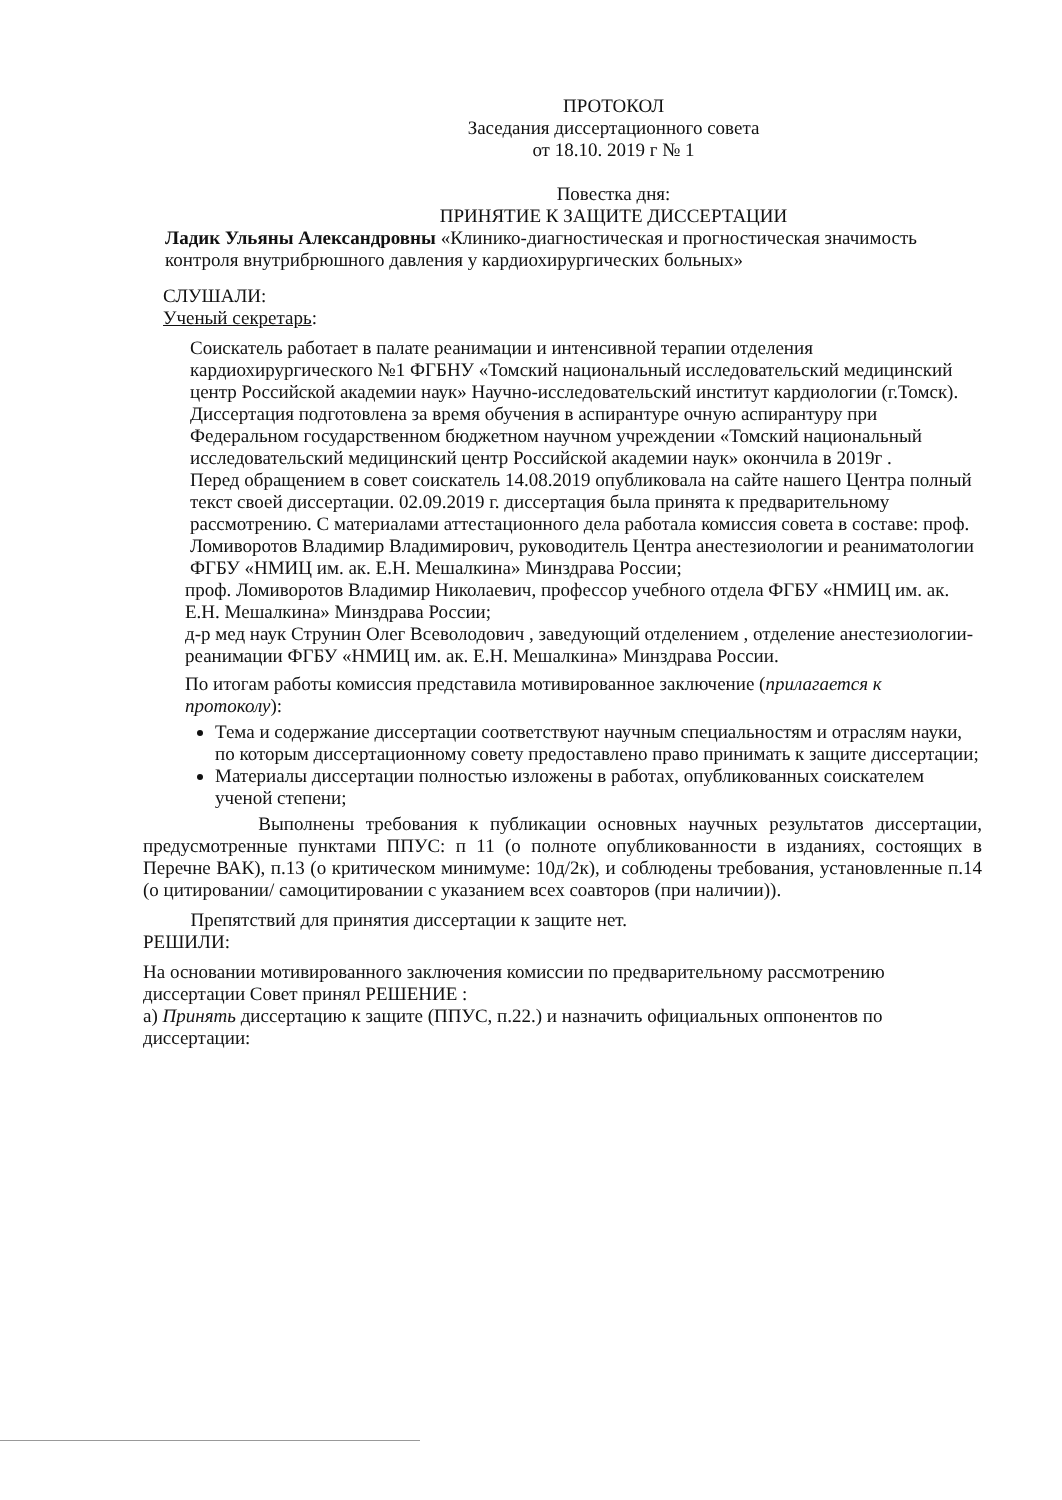ПРОТОКОЛ
Заседания диссертационного совета
от 18.10. 2019 г № 1
Повестка дня:
ПРИНЯТИЕ К ЗАЩИТЕ ДИССЕРТАЦИИ
Ладик Ульяны Александровны «Клинико-диагностическая и прогностическая значимость контроля внутрибрюшного давления у кардиохирургических больных»
СЛУШАЛИ:
Ученый секретарь:
Соискатель работает в палате реанимации и интенсивной терапии отделения кардиохирургического №1 ФГБНУ «Томский национальный исследовательский медицинский центр Российской академии наук» Научно-исследовательский институт кардиологии (г.Томск). Диссертация подготовлена за время обучения в аспирантуре очную аспирантуру при Федеральном государственном бюджетном научном учреждении «Томский национальный исследовательский медицинский центр Российской академии наук» окончила в 2019г .
Перед обращением в совет соискатель 14.08.2019 опубликовала на сайте нашего Центра полный текст своей диссертации. 02.09.2019 г. диссертация была принята к предварительному рассмотрению. С материалами аттестационного дела работала комиссия совета в составе: проф. Ломиворотов Владимир Владимирович, руководитель Центра анестезиологии и реаниматологии ФГБУ «НМИЦ им. ак. Е.Н. Мешалкина» Минздрава России;
проф. Ломиворотов Владимир Николаевич, профессор учебного отдела ФГБУ «НМИЦ им. ак. Е.Н. Мешалкина» Минздрава России;
д-р мед наук Струнин Олег Всеволодович , заведующий отделением , отделение анестезиологии- реанимации ФГБУ «НМИЦ им. ак. Е.Н. Мешалкина» Минздрава России.
По итогам работы комиссия представила мотивированное заключение (прилагается к протоколу):
Тема и содержание диссертации соответствуют научным специальностям и отраслям науки, по которым диссертационному совету предоставлено право принимать к защите диссертации;
Материалы диссертации полностью изложены в работах, опубликованных соискателем ученой степени;
Выполнены требования к публикации основных научных результатов диссертации, предусмотренные пунктами ППУС: п 11 (о полноте опубликованности в изданиях, состоящих в Перечне ВАК), п.13 (о критическом минимуме: 10д/2к), и соблюдены требования, установленные п.14 (о цитировании/ самоцитировании с указанием всех соавторов (при наличии)).
Препятствий для принятия диссертации к защите нет.
РЕШИЛИ:
На основании мотивированного заключения комиссии по предварительному рассмотрению диссертации Совет принял РЕШЕНИЕ :
а) Принять диссертацию к защите (ППУС, п.22.) и назначить официальных оппонентов по диссертации: